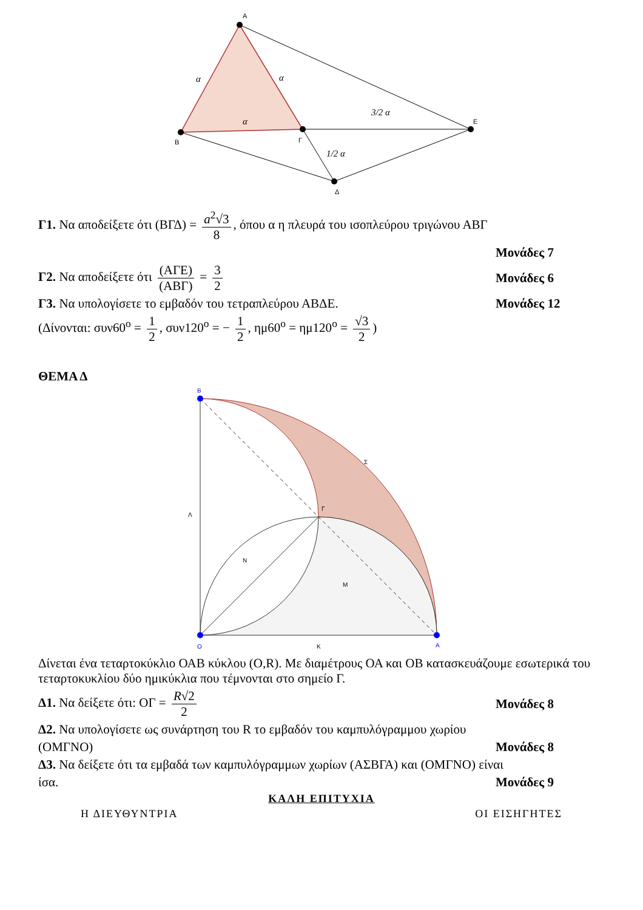A
B
Γ
E
Δ
α
α
α
3/2 α
1/2 α
Γ1. Να αποδείξετε ότι (ΒΓΔ) = a<sup>2</sup>√3 8, όπου α η πλευρά του ισοπλεύρου τριγώνου ΑΒΓ
Μονάδες 7
Γ2. Να αποδείξετε ότι (ΑΓΕ) (ΑΒΓ) = 3 2 Μονάδες 6
Γ3. Να υπολογίσετε το εμβαδόν του τετραπλεύρου ΑΒΔΕ. Μονάδες 12
(Δίνονται: συν60<sup>ο</sup> = 1 2, συν120<sup>ο</sup> = − 1 2, ημ60<sup>ο</sup> = ημ120<sup>ο</sup> = √3 2)
ΘΕΜΑ Δ
B
O
A
K
Λ
Γ
N
M
Σ
Δίνεται ένα τεταρτοκύκλιο ΟΑΒ κύκλου (Ο,R). Με διαμέτρους ΟΑ και ΟΒ κατασκευάζουμε εσωτερικά του τεταρτοκυκλίου δύο ημικύκλια που τέμνονται στο σημείο Γ.
Δ1. Να δείξετε ότι: ΟΓ = R√2 2 Μονάδες 8
Δ2. Να υπολογίσετε ως συνάρτηση του R το εμβαδόν του καμπυλόγραμμου χωρίου
(ΟΜΓΝΟ) Μονάδες 8
Δ3. Να δείξετε ότι τα εμβαδά των καμπυλόγραμμων χωρίων (ΑΣΒΓΑ) και (ΟΜΓΝΟ) είναι
ίσα. Μονάδες 9
ΚΑΛΗ ΕΠΙΤΥΧΙΑ
Η ΔΙΕΥΘΥΝΤΡΙΑ ΟΙ ΕΙΣΗΓΗΤΕΣ